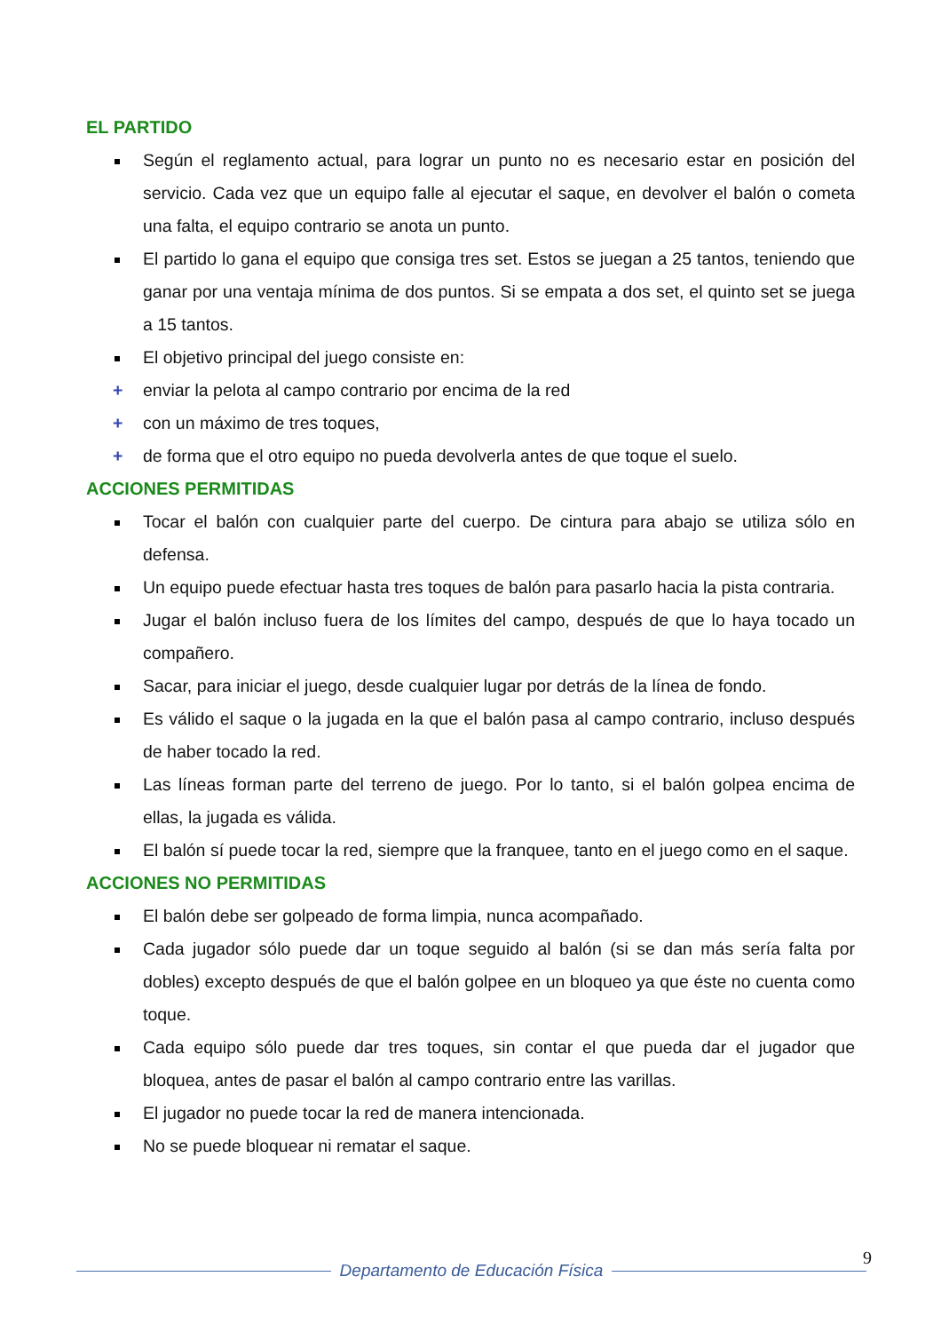EL PARTIDO
Según el reglamento actual, para lograr un punto no es necesario estar en posición del servicio. Cada vez que un equipo falle al ejecutar el saque, en devolver el balón o cometa una falta, el equipo contrario se anota un punto.
El partido lo gana el equipo que consiga tres set. Estos se juegan a 25 tantos, teniendo que ganar por una ventaja mínima de dos puntos. Si se empata a dos set, el quinto set se juega a 15 tantos.
El objetivo principal del juego consiste en:
+ enviar la pelota al campo contrario por encima de la red
+ con un máximo de tres toques,
+ de forma que el otro equipo no pueda devolverla antes de que toque el suelo.
ACCIONES PERMITIDAS
Tocar el balón con cualquier parte del cuerpo. De cintura para abajo se utiliza sólo en defensa.
Un equipo puede efectuar hasta tres toques de balón para pasarlo hacia la pista contraria.
Jugar el balón incluso fuera de los límites del campo, después de que lo haya tocado un compañero.
Sacar, para iniciar el juego, desde cualquier lugar por detrás de la línea de fondo.
Es válido el saque o la jugada en la que el balón pasa al campo contrario, incluso después de haber tocado la red.
Las líneas forman parte del terreno de juego. Por lo tanto, si el balón golpea encima de ellas, la jugada es válida.
El balón sí puede tocar la red, siempre que la franquee, tanto en el juego como en el saque.
ACCIONES NO PERMITIDAS
El balón debe ser golpeado de forma limpia, nunca acompañado.
Cada jugador sólo puede dar un toque seguido al balón (si se dan más sería falta por dobles) excepto después de que el balón golpee en un bloqueo ya que éste no cuenta como toque.
Cada equipo sólo puede dar tres toques, sin contar el que pueda dar el jugador que bloquea, antes de pasar el balón al campo contrario entre las varillas.
El jugador no puede tocar la red de manera intencionada.
No se puede bloquear ni rematar el saque.
9
Departamento de Educación Física